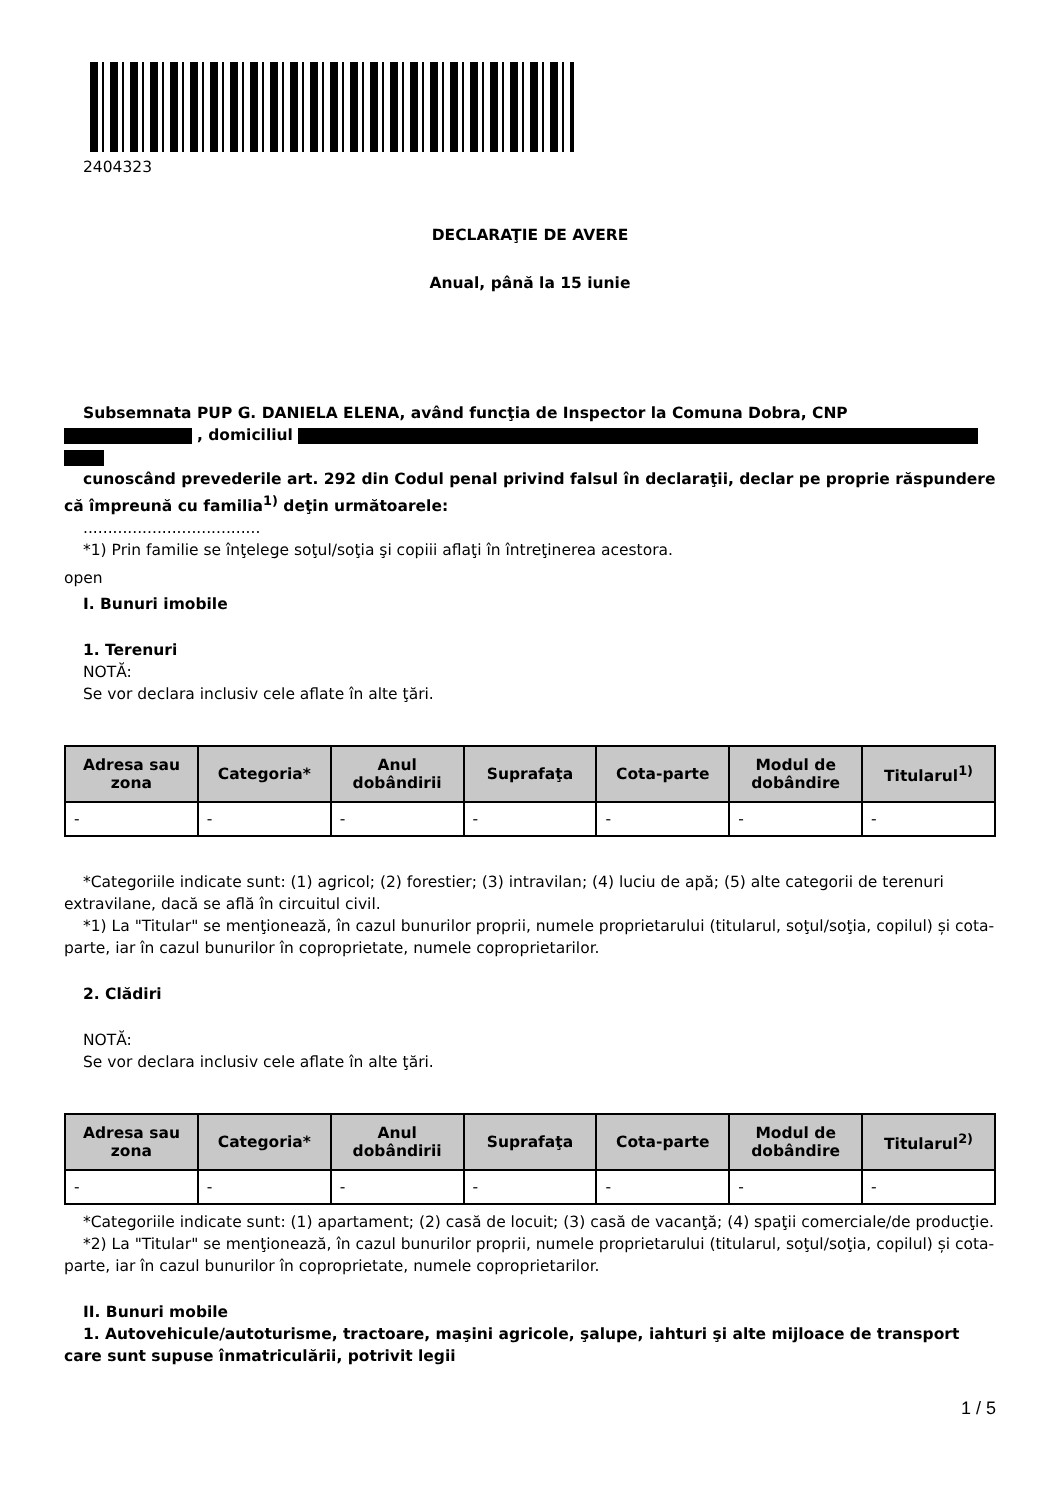2404323
DECLARAŢIE DE AVERE
Anual, până la 15 iunie
Subsemnata PUP G. DANIELA ELENA, având funcţia de Inspector la Comuna Dobra, CNP
, domiciliul
cunoscând prevederile art. 292 din Codul penal privind falsul în declaraţii, declar pe proprie răspundere că împreună cu familia<sup>1)</sup> deţin următoarele:
....................................
*1) Prin familie se înţelege soţul/soţia şi copiii aflaţi în întreţinerea acestora.
open
I. Bunuri imobile
1. Terenuri
NOTĂ:
Se vor declara inclusiv cele aflate în alte ţări.
| Adresa sau zona | Categoria* | Anul dobândirii | Suprafaţa | Cota-parte | Modul de dobândire | Titularul<sup>1)</sup> |
| --- | --- | --- | --- | --- | --- | --- |
| - | - | - | - | - | - | - |
*Categoriile indicate sunt: (1) agricol; (2) forestier; (3) intravilan; (4) luciu de apă; (5) alte categorii de terenuri extravilane, dacă se află în circuitul civil.
*1) La "Titular" se menţionează, în cazul bunurilor proprii, numele proprietarului (titularul, soţul/soţia, copilul) și cota-parte, iar în cazul bunurilor în coproprietate, numele coproprietarilor.
2. Clădiri
NOTĂ:
Se vor declara inclusiv cele aflate în alte ţări.
| Adresa sau zona | Categoria* | Anul dobândirii | Suprafaţa | Cota-parte | Modul de dobândire | Titularul<sup>2)</sup> |
| --- | --- | --- | --- | --- | --- | --- |
| - | - | - | - | - | - | - |
*Categoriile indicate sunt: (1) apartament; (2) casă de locuit; (3) casă de vacanţă; (4) spaţii comerciale/de producţie.
*2) La "Titular" se menţionează, în cazul bunurilor proprii, numele proprietarului (titularul, soţul/soţia, copilul) și cota-parte, iar în cazul bunurilor în coproprietate, numele coproprietarilor.
II. Bunuri mobile
1. Autovehicule/autoturisme, tractoare, maşini agricole, şalupe, iahturi şi alte mijloace de transport care sunt supuse înmatriculării, potrivit legii
1 / 5